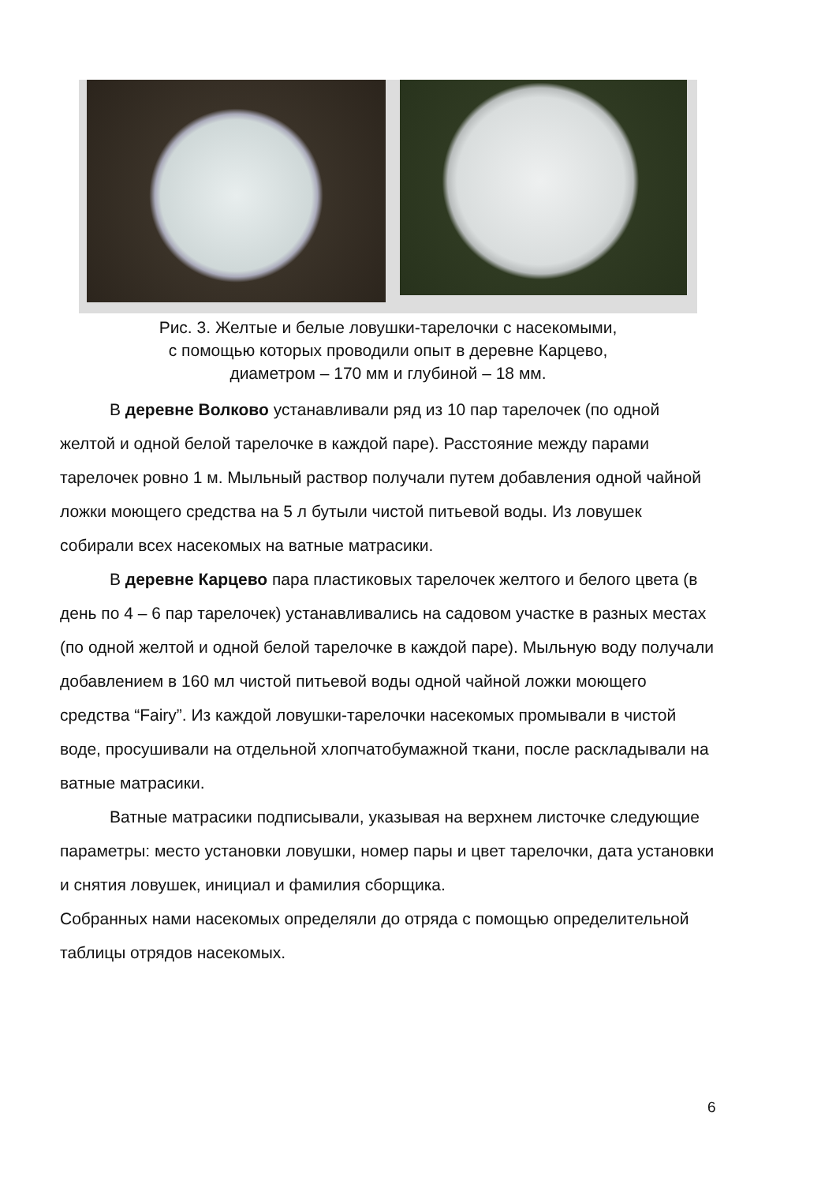Рис. 3. Желтые и белые ловушки-тарелочки с насекомыми,
с помощью которых проводили опыт в деревне Карцево,
диаметром – 170 мм и глубиной – 18 мм.
В деревне Волково устанавливали ряд из 10 пар тарелочек (по одной желтой и одной белой тарелочке в каждой паре). Расстояние между парами тарелочек ровно 1 м. Мыльный раствор получали путем добавления одной чайной ложки моющего средства на 5 л бутыли чистой питьевой воды. Из ловушек собирали всех насекомых на ватные матрасики.
В деревне Карцево пара пластиковых тарелочек желтого и белого цвета (в день по 4 – 6 пар тарелочек) устанавливались на садовом участке в разных местах (по одной желтой и одной белой тарелочке в каждой паре). Мыльную воду получали добавлением в 160 мл чистой питьевой воды одной чайной ложки моющего средства “Fairy”. Из каждой ловушки-тарелочки насекомых промывали в чистой воде, просушивали на отдельной хлопчатобумажной ткани, после раскладывали на ватные матрасики.
Ватные матрасики подписывали, указывая на верхнем листочке следующие параметры: место установки ловушки, номер пары и цвет тарелочки, дата установки и снятия ловушек, инициал и фамилия сборщика.
Собранных нами насекомых определяли до отряда с помощью определительной таблицы отрядов насекомых.
6